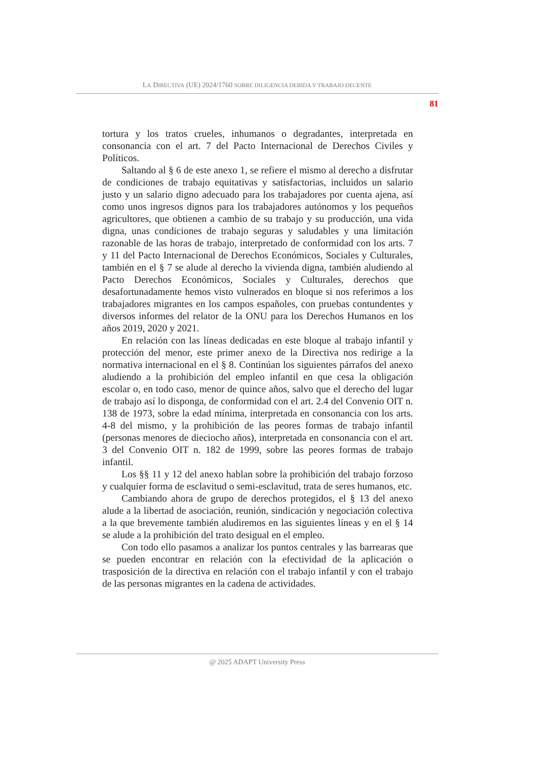LA DIRECTIVA (UE) 2024/1760 SOBRE DILIGENCIA DEBIDA Y TRABAJO DECENTE
81
tortura y los tratos crueles, inhumanos o degradantes, interpretada en consonancia con el art. 7 del Pacto Internacional de Derechos Civiles y Políticos.
Saltando al § 6 de este anexo 1, se refiere el mismo al derecho a disfrutar de condiciones de trabajo equitativas y satisfactorias, incluidos un salario justo y un salario digno adecuado para los trabajadores por cuenta ajena, así como unos ingresos dignos para los trabajadores autónomos y los pequeños agricultores, que obtienen a cambio de su trabajo y su producción, una vida digna, unas condiciones de trabajo seguras y saludables y una limitación razonable de las horas de trabajo, interpretado de conformidad con los arts. 7 y 11 del Pacto Internacional de Derechos Económicos, Sociales y Culturales, también en el § 7 se alude al derecho la vivienda digna, también aludiendo al Pacto Derechos Económicos, Sociales y Culturales, derechos que desafortunadamente hemos visto vulnerados en bloque si nos referimos a los trabajadores migrantes en los campos españoles, con pruebas contundentes y diversos informes del relator de la ONU para los Derechos Humanos en los años 2019, 2020 y 2021.
En relación con las líneas dedicadas en este bloque al trabajo infantil y protección del menor, este primer anexo de la Directiva nos redirige a la normativa internacional en el § 8. Continúan los siguientes párrafos del anexo aludiendo a la prohibición del empleo infantil en que cesa la obligación escolar o, en todo caso, menor de quince años, salvo que el derecho del lugar de trabajo así lo disponga, de conformidad con el art. 2.4 del Convenio OIT n. 138 de 1973, sobre la edad mínima, interpretada en consonancia con los arts. 4-8 del mismo, y la prohibición de las peores formas de trabajo infantil (personas menores de dieciocho años), interpretada en consonancia con el art. 3 del Convenio OIT n. 182 de 1999, sobre las peores formas de trabajo infantil.
Los §§ 11 y 12 del anexo hablan sobre la prohibición del trabajo forzoso y cualquier forma de esclavitud o semi-esclavitud, trata de seres humanos, etc.
Cambiando ahora de grupo de derechos protegidos, el § 13 del anexo alude a la libertad de asociación, reunión, sindicación y negociación colectiva a la que brevemente también aludiremos en las siguientes líneas y en el § 14 se alude a la prohibición del trato desigual en el empleo.
Con todo ello pasamos a analizar los puntos centrales y las barrearas que se pueden encontrar en relación con la efectividad de la aplicación o trasposición de la directiva en relación con el trabajo infantil y con el trabajo de las personas migrantes en la cadena de actividades.
@ 2025 ADAPT University Press